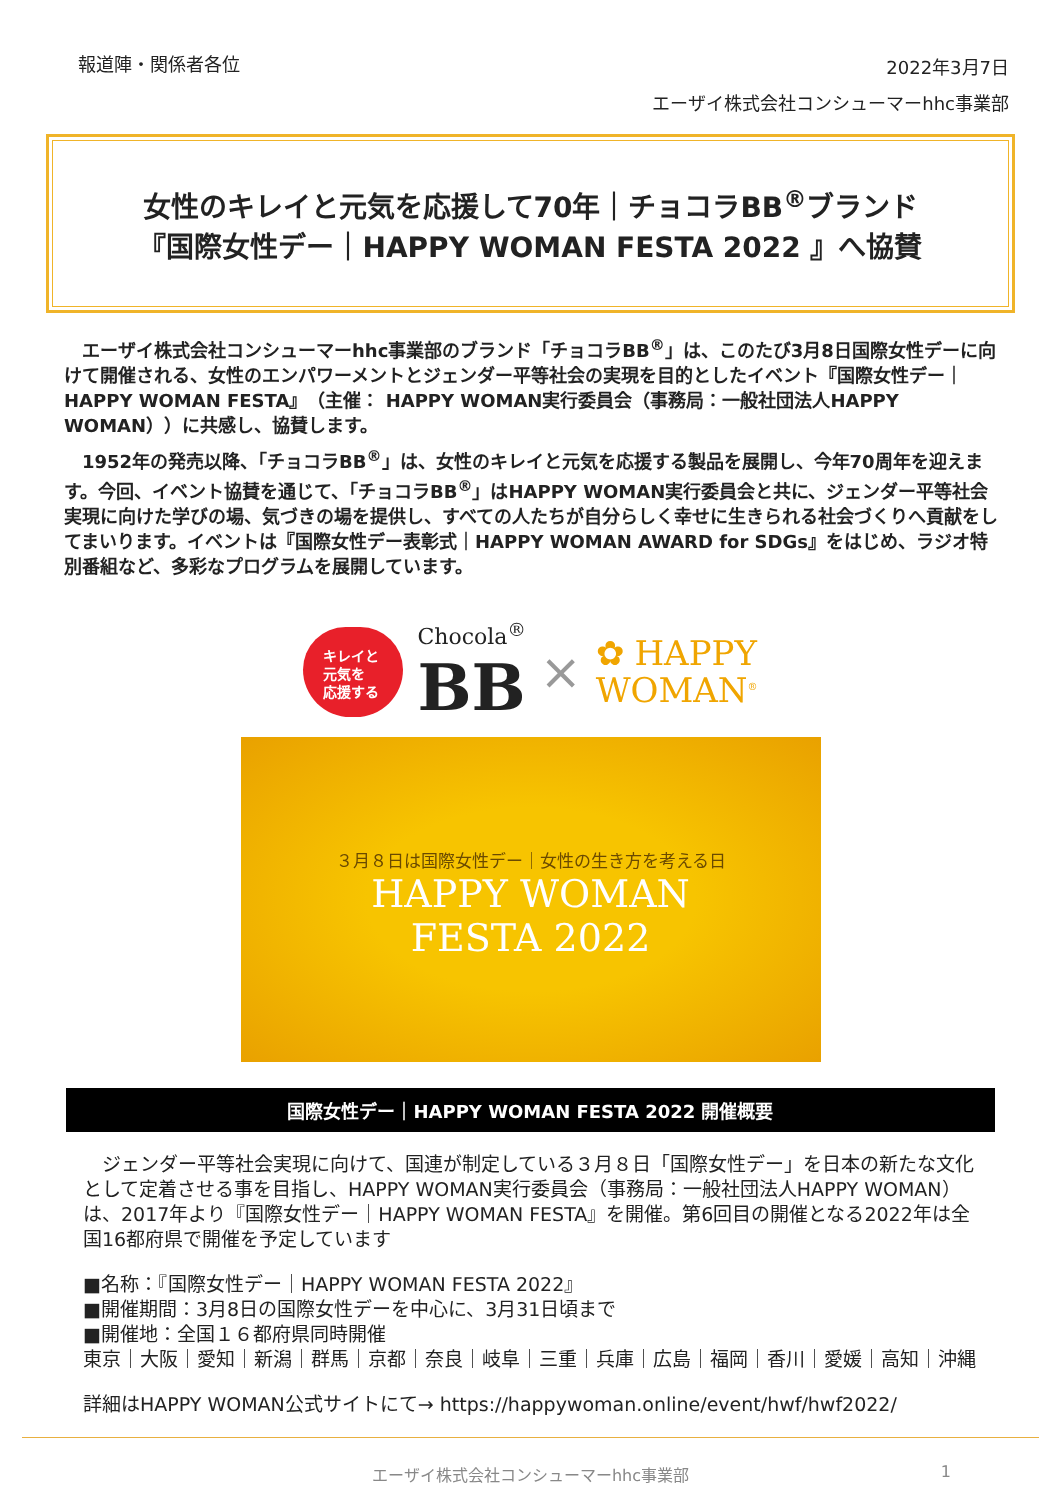報道陣・関係者各位
2022年3月7日
エーザイ株式会社コンシューマーhhc事業部
女性のキレイと元気を応援して70年｜チョコラBB<sup>®</sup>ブランド
『国際女性デー｜HAPPY WOMAN FESTA 2022 』へ協賛
　エーザイ株式会社コンシューマーhhc事業部のブランド「チョコラBB<sup>®</sup>」は、このたび3月8日国際女性デーに向けて開催される、女性のエンパワーメントとジェンダー平等社会の実現を目的としたイベント『国際女性デー｜HAPPY WOMAN FESTA』（主催： HAPPY WOMAN実行委員会（事務局：一般社団法人HAPPY WOMAN））に共感し、協賛します。
　1952年の発売以降、「チョコラBB<sup>®</sup>」は、女性のキレイと元気を応援する製品を展開し、今年70周年を迎えます。今回、イベント協賛を通じて、「チョコラBB<sup>®</sup>」はHAPPY WOMAN実行委員会と共に、ジェンダー平等社会実現に向けた学びの場、気づきの場を提供し、すべての人たちが自分らしく幸せに生きられる社会づくりへ貢献をしてまいります。イベントは『国際女性デー表彰式｜HAPPY WOMAN AWARD for SDGs』をはじめ、ラジオ特別番組など、多彩なプログラムを展開しています。
キレイと
元気を
応援する
Chocola<sup>®</sup>
BB
×
✿ HAPPY
WOMAN<sup>®</sup>
３月８日は国際女性デー｜女性の生き方を考える日
HAPPY WOMAN
FESTA 2022
国際女性デー｜HAPPY WOMAN FESTA 2022 開催概要
　ジェンダー平等社会実現に向けて、国連が制定している３月８日「国際女性デー」を日本の新たな文化として定着させる事を目指し、HAPPY WOMAN実行委員会（事務局：一般社団法人HAPPY WOMAN）は、2017年より『国際女性デー｜HAPPY WOMAN FESTA』を開催。第6回目の開催となる2022年は全国16都府県で開催を予定しています
■名称：『国際女性デー｜HAPPY WOMAN FESTA 2022』
■開催期間：3月8日の国際女性デーを中心に、3月31日頃まで
■開催地：全国１６都府県同時開催
東京｜大阪｜愛知｜新潟｜群馬｜京都｜奈良｜岐阜｜三重｜兵庫｜広島｜福岡｜香川｜愛媛｜高知｜沖縄
詳細はHAPPY WOMAN公式サイトにて→ https://happywoman.online/event/hwf/hwf2022/
エーザイ株式会社コンシューマーhhc事業部 1